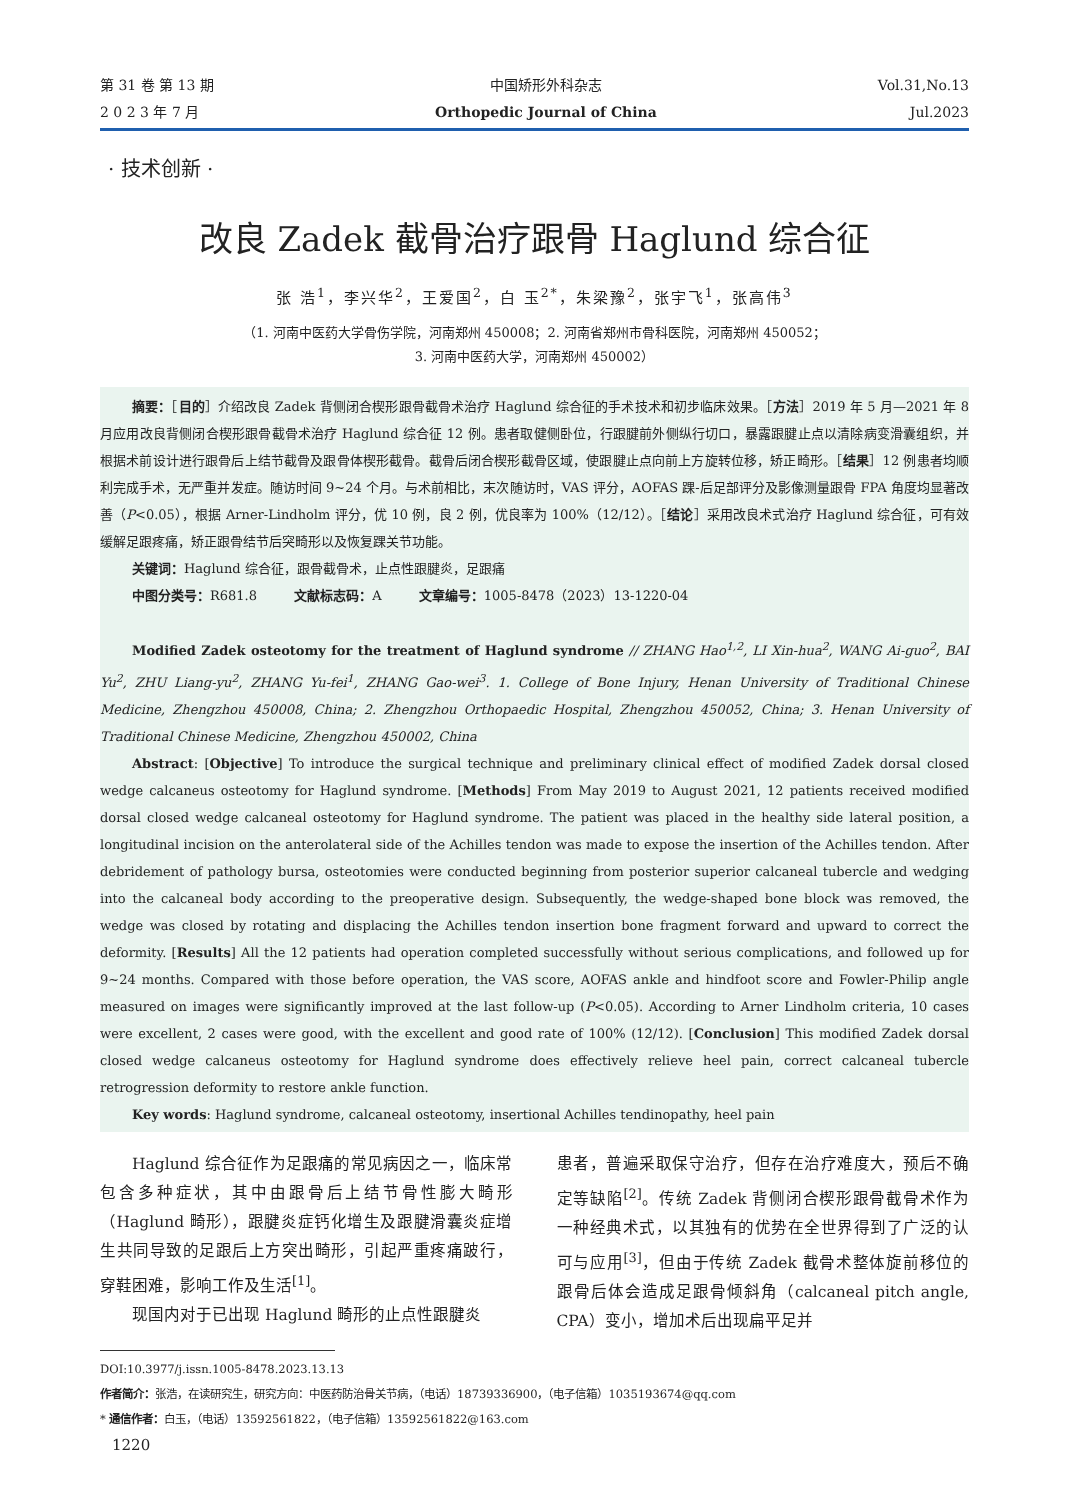第 31 卷 第 13 期
2 0 2 3 年 7 月
中国矫形外科杂志
Orthopedic Journal of China
Vol.31,No.13
Jul.2023
· 技术创新 ·
改良 Zadek 截骨治疗跟骨 Haglund 综合征
张 浩<sup>1</sup>，李兴华<sup>2</sup>，王爱国<sup>2</sup>，白 玉<sup>2*</sup>，朱梁豫<sup>2</sup>，张宇飞<sup>1</sup>，张高伟<sup>3</sup>
（1. 河南中医药大学骨伤学院，河南郑州 450008；2. 河南省郑州市骨科医院，河南郑州 450052；
3. 河南中医药大学，河南郑州 450002）
摘要：［目的］介绍改良 Zadek 背侧闭合楔形跟骨截骨术治疗 Haglund 综合征的手术技术和初步临床效果。［方法］2019 年 5 月—2021 年 8 月应用改良背侧闭合楔形跟骨截骨术治疗 Haglund 综合征 12 例。患者取健侧卧位，行跟腱前外侧纵行切口，暴露跟腱止点以清除病变滑囊组织，并根据术前设计进行跟骨后上结节截骨及跟骨体楔形截骨。截骨后闭合楔形截骨区域，使跟腱止点向前上方旋转位移，矫正畸形。［结果］12 例患者均顺利完成手术，无严重并发症。随访时间 9~24 个月。与术前相比，末次随访时，VAS 评分，AOFAS 踝-后足部评分及影像测量跟骨 FPA 角度均显著改善（P<0.05），根据 Arner-Lindholm 评分，优 10 例，良 2 例，优良率为 100%（12/12）。［结论］采用改良术式治疗 Haglund 综合征，可有效缓解足跟疼痛，矫正跟骨结节后突畸形以及恢复踝关节功能。
关键词：Haglund 综合征，跟骨截骨术，止点性跟腱炎，足跟痛
中图分类号：R681.8 文献标志码：A 文章编号：1005-8478（2023）13-1220-04
Modified Zadek osteotomy for the treatment of Haglund syndrome // ZHANG Hao<sup>1,2</sup>, LI Xin-hua<sup>2</sup>, WANG Ai-guo<sup>2</sup>, BAI Yu<sup>2</sup>, ZHU Liang-yu<sup>2</sup>, ZHANG Yu-fei<sup>1</sup>, ZHANG Gao-wei<sup>3</sup>. 1. College of Bone Injury, Henan University of Traditional Chinese Medicine, Zhengzhou 450008, China; 2. Zhengzhou Orthopaedic Hospital, Zhengzhou 450052, China; 3. Henan University of Traditional Chinese Medicine, Zhengzhou 450002, China
Abstract: [Objective] To introduce the surgical technique and preliminary clinical effect of modified Zadek dorsal closed wedge calcaneus osteotomy for Haglund syndrome. [Methods] From May 2019 to August 2021, 12 patients received modified dorsal closed wedge calcaneal osteotomy for Haglund syndrome. The patient was placed in the healthy side lateral position, a longitudinal incision on the anterolateral side of the Achilles tendon was made to expose the insertion of the Achilles tendon. After debridement of pathology bursa, osteotomies were conducted beginning from posterior superior calcaneal tubercle and wedging into the calcaneal body according to the preoperative design. Subsequently, the wedge-shaped bone block was removed, the wedge was closed by rotating and displacing the Achilles tendon insertion bone fragment forward and upward to correct the deformity. [Results] All the 12 patients had operation completed successfully without serious complications, and followed up for 9~24 months. Compared with those before operation, the VAS score, AOFAS ankle and hindfoot score and Fowler-Philip angle measured on images were significantly improved at the last follow-up (P<0.05). According to Arner Lindholm criteria, 10 cases were excellent, 2 cases were good, with the excellent and good rate of 100% (12/12). [Conclusion] This modified Zadek dorsal closed wedge calcaneus osteotomy for Haglund syndrome does effectively relieve heel pain, correct calcaneal tubercle retrogression deformity to restore ankle function.
Key words: Haglund syndrome, calcaneal osteotomy, insertional Achilles tendinopathy, heel pain
Haglund 综合征作为足跟痛的常见病因之一，临床常包含多种症状，其中由跟骨后上结节骨性膨大畸形（Haglund 畸形），跟腱炎症钙化增生及跟腱滑囊炎症增生共同导致的足跟后上方突出畸形，引起严重疼痛跛行，穿鞋困难，影响工作及生活<sup>[1]</sup>。
现国内对于已出现 Haglund 畸形的止点性跟腱炎
患者，普遍采取保守治疗，但存在治疗难度大，预后不确定等缺陷<sup>[2]</sup>。传统 Zadek 背侧闭合楔形跟骨截骨术作为一种经典术式，以其独有的优势在全世界得到了广泛的认可与应用<sup>[3]</sup>，但由于传统 Zadek 截骨术整体旋前移位的跟骨后体会造成足跟骨倾斜角（calcaneal pitch angle, CPA）变小，增加术后出现扁平足并
DOI:10.3977/j.issn.1005-8478.2023.13.13
作者简介：张浩，在读研究生，研究方向：中医药防治骨关节病，（电话）18739336900，（电子信箱）1035193674@qq.com
* 通信作者：白玉，（电话）13592561822，（电子信箱）13592561822@163.com
1220